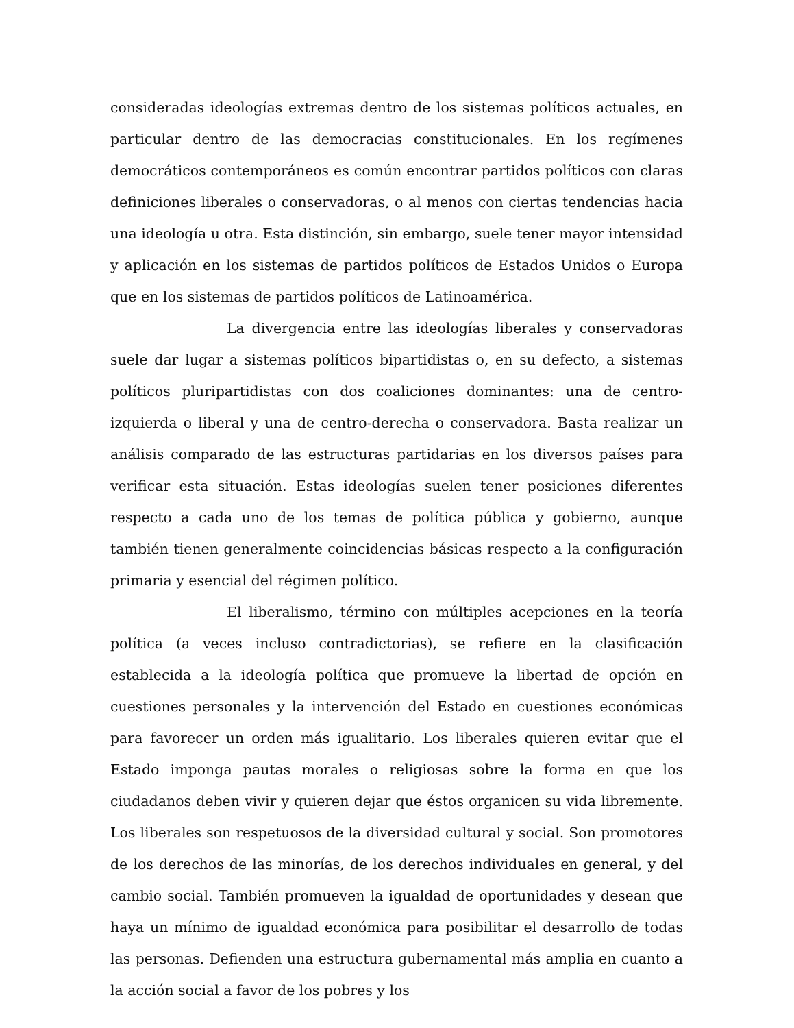consideradas ideologías extremas dentro de los sistemas políticos actuales, en particular dentro de las democracias constitucionales. En los regímenes democráticos contemporáneos es común encontrar partidos políticos con claras definiciones liberales o conservadoras, o al menos con ciertas tendencias hacia una ideología u otra. Esta distinción, sin embargo, suele tener mayor intensidad y aplicación en los sistemas de partidos políticos de Estados Unidos o Europa que en los sistemas de partidos políticos de Latinoamérica.
La divergencia entre las ideologías liberales y conservadoras suele dar lugar a sistemas políticos bipartidistas o, en su defecto, a sistemas políticos pluripartidistas con dos coaliciones dominantes: una de centro-izquierda o liberal y una de centro-derecha o conservadora. Basta realizar un análisis comparado de las estructuras partidarias en los diversos países para verificar esta situación. Estas ideologías suelen tener posiciones diferentes respecto a cada uno de los temas de política pública y gobierno, aunque también tienen generalmente coincidencias básicas respecto a la configuración primaria y esencial del régimen político.
El liberalismo, término con múltiples acepciones en la teoría política (a veces incluso contradictorias), se refiere en la clasificación establecida a la ideología política que promueve la libertad de opción en cuestiones personales y la intervención del Estado en cuestiones económicas para favorecer un orden más igualitario. Los liberales quieren evitar que el Estado imponga pautas morales o religiosas sobre la forma en que los ciudadanos deben vivir y quieren dejar que éstos organicen su vida libremente. Los liberales son respetuosos de la diversidad cultural y social. Son promotores de los derechos de las minorías, de los derechos individuales en general, y del cambio social. También promueven la igualdad de oportunidades y desean que haya un mínimo de igualdad económica para posibilitar el desarrollo de todas las personas. Defienden una estructura gubernamental más amplia en cuanto a la acción social a favor de los pobres y los